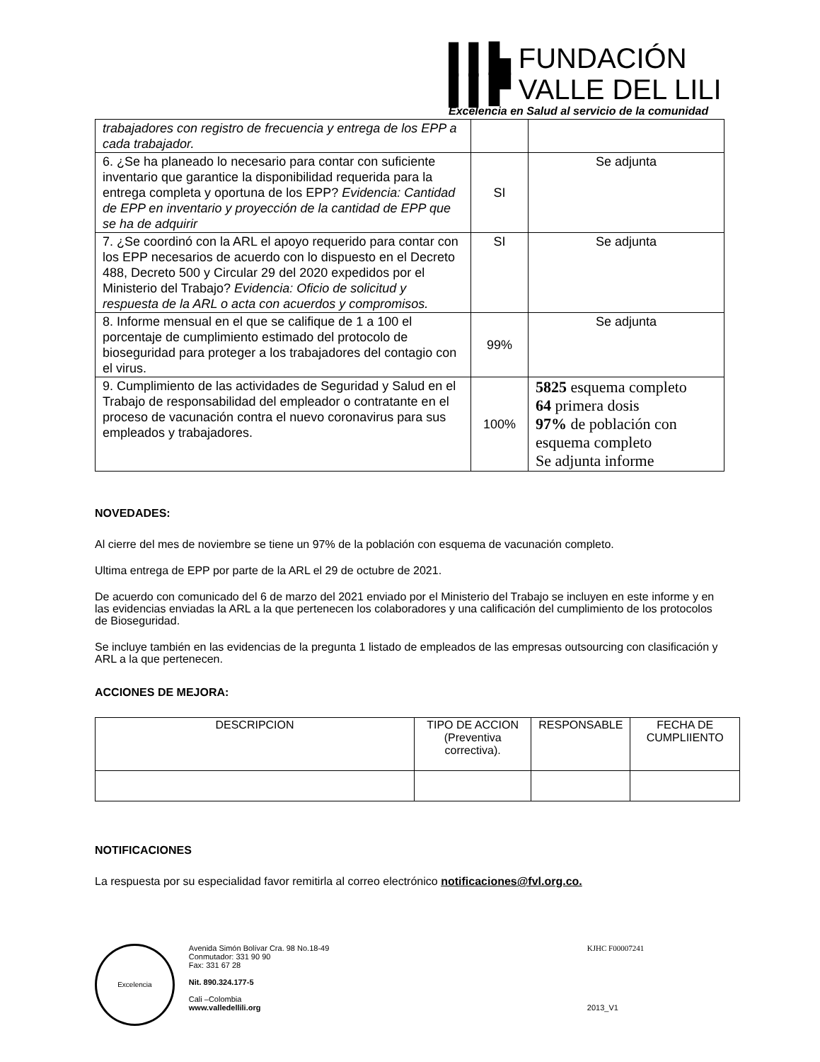▌▌▙ FUNDACIÓN
▌▌▛ VALLE DEL LILI
Excelencia en Salud al servicio de la comunidad
| trabajadores con registro de frecuencia y entrega de los EPP a cada trabajador. | | |
| 6. ¿Se ha planeado lo necesario para contar con suficiente inventario que garantice la disponibilidad requerida para la entrega completa y oportuna de los EPP? Evidencia: Cantidad de EPP en inventario y proyección de la cantidad de EPP que se ha de adquirir | SI | Se adjunta |
| 7. ¿Se coordinó con la ARL el apoyo requerido para contar con los EPP necesarios de acuerdo con lo dispuesto en el Decreto 488, Decreto 500 y Circular 29 del 2020 expedidos por el Ministerio del Trabajo? Evidencia: Oficio de solicitud y respuesta de la ARL o acta con acuerdos y compromisos. | SI | Se adjunta |
| 8. Informe mensual en el que se califique de 1 a 100 el porcentaje de cumplimiento estimado del protocolo de bioseguridad para proteger a los trabajadores del contagio con el virus. | 99% | Se adjunta |
| 9. Cumplimiento de las actividades de Seguridad y Salud en el Trabajo de responsabilidad del empleador o contratante en el proceso de vacunación contra el nuevo coronavirus para sus empleados y trabajadores. | 100% | 5825 esquema completo 64 primera dosis 97% de población con esquema completo Se adjunta informe |
NOVEDADES:
Al cierre del mes de noviembre se tiene un 97% de la población con esquema de vacunación completo.
Ultima entrega de EPP por parte de la ARL el 29 de octubre de 2021.
De acuerdo con comunicado del 6 de marzo del 2021 enviado por el Ministerio del Trabajo se incluyen en este informe y en las evidencias enviadas la ARL a la que pertenecen los colaboradores y una calificación del cumplimiento de los protocolos de Bioseguridad.
Se incluye también en las evidencias de la pregunta 1 listado de empleados de las empresas outsourcing con clasificación y ARL a la que pertenecen.
ACCIONES DE MEJORA:
| DESCRIPCION | TIPO DE ACCION (Preventiva correctiva). | RESPONSABLE | FECHA DE CUMPLIIENTO |
| --- | --- | --- | --- |
NOTIFICACIONES
La respuesta por su especialidad favor remitirla al correo electrónico notificaciones@fvl.org.co.
Excelencia
Avenida Simón Bolívar Cra. 98 No.18-49
Conmutador: 331 90 90
Fax: 331 67 28
Nit. 890.324.177-5
Cali –Colombia
www.valledellili.org
KJHC F00007241
2013_V1